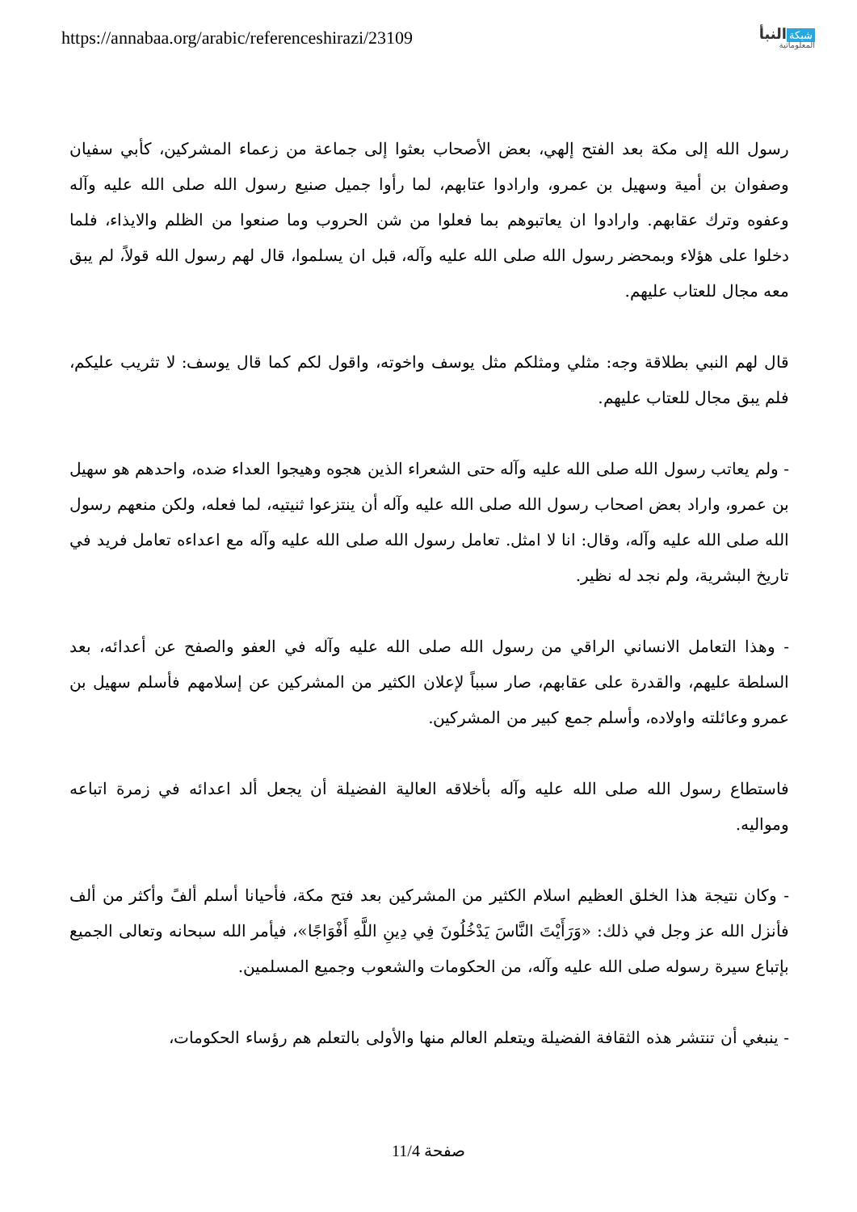https://annabaa.org/arabic/referenceshirazi/23109
شبكة النبأ
المعلوماتية
رسول الله إلى مكة بعد الفتح إلهي، بعض الأصحاب بعثوا إلى جماعة من زعماء المشركين، كأبي سفيان وصفوان بن أمية وسهيل بن عمرو، وارادوا عتابهم، لما رأوا جميل صنيع رسول الله صلى الله عليه وآله وعفوه وترك عقابهم. وارادوا ان يعاتبوهم بما فعلوا من شن الحروب وما صنعوا من الظلم والايذاء، فلما دخلوا على هؤلاء وبمحضر رسول الله صلى الله عليه وآله، قبل ان يسلموا، قال لهم رسول الله قولاً، لم يبق معه مجال للعتاب عليهم.
قال لهم النبي بطلاقة وجه: مثلي ومثلكم مثل يوسف واخوته، واقول لكم كما قال يوسف: لا تثريب عليكم، فلم يبق مجال للعتاب عليهم.
- ولم يعاتب رسول الله صلى الله عليه وآله حتى الشعراء الذين هجوه وهيجوا العداء ضده، واحدهم هو سهيل بن عمرو، واراد بعض اصحاب رسول الله صلى الله عليه وآله أن ينتزعوا ثنيتيه، لما فعله، ولكن منعهم رسول الله صلى الله عليه وآله، وقال: انا لا امثل. تعامل رسول الله صلى الله عليه وآله مع اعداءه تعامل فريد في تاريخ البشرية، ولم نجد له نظير.
- وهذا التعامل الانساني الراقي من رسول الله صلى الله عليه وآله في العفو والصفح عن أعدائه، بعد السلطة عليهم، والقدرة على عقابهم، صار سبباً لإعلان الكثير من المشركين عن إسلامهم فأسلم سهيل بن عمرو وعائلته واولاده، وأسلم جمع كبير من المشركين.
فاستطاع رسول الله صلى الله عليه وآله بأخلاقه العالية الفضيلة أن يجعل ألد اعدائه في زمرة اتباعه ومواليه.
- وكان نتيجة هذا الخلق العظيم اسلام الكثير من المشركين بعد فتح مكة، فأحيانا أسلم ألفً وأكثر من ألف فأنزل الله عز وجل في ذلك: «وَرَأَيْتَ النَّاسَ يَدْخُلُونَ فِي دِينِ اللَّهِ أَفْوَاجًا»، فيأمر الله سبحانه وتعالى الجميع بإتباع سيرة رسوله صلى الله عليه وآله، من الحكومات والشعوب وجميع المسلمين.
- ينبغي أن تنتشر هذه الثقافة الفضيلة ويتعلم العالم منها والأولى بالتعلم هم رؤساء الحكومات،
صفحة 11/4